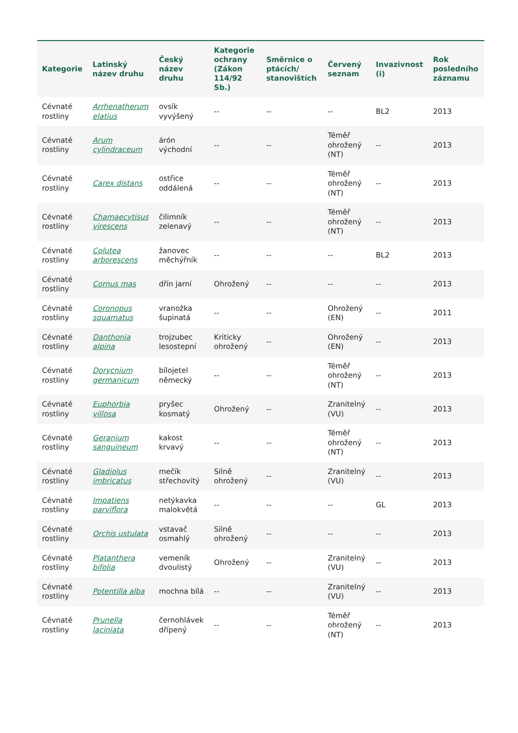| Kategorie | Latinský název druhu | Český název druhu | Kategorie ochrany (Zákon 114/92 Sb.) | Směrnice o ptácích/ stanovištích | Červený seznam | Invazivnost (i) | Rok posledního záznamu |
| --- | --- | --- | --- | --- | --- | --- | --- |
| Cévnaté rostliny | Arrhenatherum elatius | ovsík vyvýšený | -- | -- | -- | BL2 | 2013 |
| Cévnaté rostliny | Arum cylindraceum | árón východní | -- | -- | Téměř ohrožený (NT) | -- | 2013 |
| Cévnaté rostliny | Carex distans | ostřice oddálená | -- | -- | Téměř ohrožený (NT) | -- | 2013 |
| Cévnaté rostliny | Chamaecytisus virescens | čilimník zelenavý | -- | -- | Téměř ohrožený (NT) | -- | 2013 |
| Cévnaté rostliny | Colutea arborescens | žanovec měchýřník | -- | -- | -- | BL2 | 2013 |
| Cévnaté rostliny | Cornus mas | dřín jarní | Ohrožený | -- | -- | -- | 2013 |
| Cévnaté rostliny | Coronopus squamatus | vranožka šupinatá | -- | -- | Ohrožený (EN) | -- | 2011 |
| Cévnaté rostliny | Danthonia alpina | trojzubec lesostepní | Kriticky ohrožený | -- | Ohrožený (EN) | -- | 2013 |
| Cévnaté rostliny | Dorycnium germanicum | bílojetel německý | -- | -- | Téměř ohrožený (NT) | -- | 2013 |
| Cévnaté rostliny | Euphorbia villosa | pryšec kosmatý | Ohrožený | -- | Zranitelný (VU) | -- | 2013 |
| Cévnaté rostliny | Geranium sanguineum | kakost krvavý | -- | -- | Téměř ohrožený (NT) | -- | 2013 |
| Cévnaté rostliny | Gladiolus imbricatus | mečík střechovitý | Silně ohrožený | -- | Zranitelný (VU) | -- | 2013 |
| Cévnaté rostliny | Impatiens parviflora | netýkavka malokvětá | -- | -- | -- | GL | 2013 |
| Cévnaté rostliny | Orchis ustulata | vstavač osmahlý | Silně ohrožený | -- | -- | -- | 2013 |
| Cévnaté rostliny | Platanthera bifolia | vemeník dvoulistý | Ohrožený | -- | Zranitelný (VU) | -- | 2013 |
| Cévnaté rostliny | Potentilla alba | mochna bílá | -- | -- | Zranitelný (VU) | -- | 2013 |
| Cévnaté rostliny | Prunella laciniata | černohlávek dřípený | -- | -- | Téměř ohrožený (NT) | -- | 2013 |